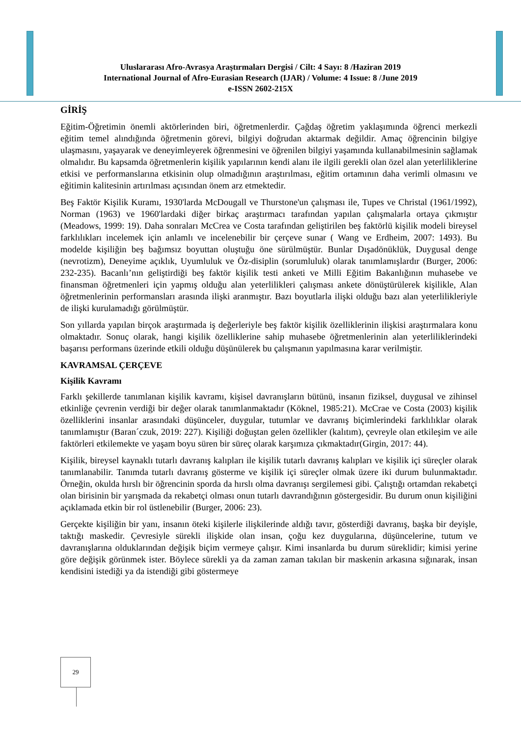Uluslararası Afro-Avrasya Araştırmaları Dergisi / Cilt: 4 Sayı: 8 /Haziran 2019
International Journal of Afro-Eurasian Research (IJAR) / Volume: 4 Issue: 8 /June 2019
e-ISSN 2602-215X
GİRİŞ
Eğitim-Öğretimin önemli aktörlerinden biri, öğretmenlerdir. Çağdaş öğretim yaklaşımında öğrenci merkezli eğitim temel alındığında öğretmenin görevi, bilgiyi doğrudan aktarmak değildir. Amaç öğrencinin bilgiye ulaşmasını, yaşayarak ve deneyimleyerek öğrenmesini ve öğrenilen bilgiyi yaşamında kullanabilmesinin sağlamak olmalıdır. Bu kapsamda öğretmenlerin kişilik yapılarının kendi alanı ile ilgili gerekli olan özel alan yeterliliklerine etkisi ve performanslarına etkisinin olup olmadığının araştırılması, eğitim ortamının daha verimli olmasını ve eğitimin kalitesinin artırılması açısından önem arz etmektedir.
Beş Faktör Kişilik Kuramı, 1930'larda McDougall ve Thurstone'un çalışması ile, Tupes ve Christal (1961/1992), Norman (1963) ve 1960'lardaki diğer birkaç araştırmacı tarafından yapılan çalışmalarla ortaya çıkmıştır (Meadows, 1999: 19). Daha sonraları McCrea ve Costa tarafından geliştirilen beş faktörlü kişilik modeli bireysel farklılıkları incelemek için anlamlı ve incelenebilir bir çerçeve sunar ( Wang ve Erdheim, 2007: 1493). Bu modelde kişiliğin beş bağımsız boyuttan oluştuğu öne sürülmüştür. Bunlar Dışadönüklük, Duygusal denge (nevrotizm), Deneyime açıklık, Uyumluluk ve Öz-disiplin (sorumluluk) olarak tanımlamışlardır (Burger, 2006: 232-235). Bacanlı’nın geliştirdiği beş faktör kişilik testi anketi ve Milli Eğitim Bakanlığının muhasebe ve finansman öğretmenleri için yapmış olduğu alan yeterlilikleri çalışması ankete dönüştürülerek kişilikle, Alan öğretmenlerinin performansları arasında ilişki aranmıştır. Bazı boyutlarla ilişki olduğu bazı alan yeterlilikleriyle de ilişki kurulamadığı görülmüştür.
Son yıllarda yapılan birçok araştırmada iş değerleriyle beş faktör kişilik özelliklerinin ilişkisi araştırmalara konu olmaktadır. Sonuç olarak, hangi kişilik özelliklerine sahip muhasebe öğretmenlerinin alan yeterliliklerindeki başarısı performans üzerinde etkili olduğu düşünülerek bu çalışmanın yapılmasına karar verilmiştir.
KAVRAMSAL ÇERÇEVE
Kişilik Kavramı
Farklı şekillerde tanımlanan kişilik kavramı, kişisel davranışların bütünü, insanın fiziksel, duygusal ve zihinsel etkinliğe çevrenin verdiği bir değer olarak tanımlanmaktadır (Köknel, 1985:21). McCrae ve Costa (2003) kişilik özelliklerini insanlar arasındaki düşünceler, duygular, tutumlar ve davranış biçimlerindeki farklılıklar olarak tanımlamıştır (Baran´czuk, 2019: 227). Kişiliği doğuştan gelen özellikler (kalıtım), çevreyle olan etkileşim ve aile faktörleri etkilemekte ve yaşam boyu süren bir süreç olarak karşımıza çıkmaktadır(Girgin, 2017: 44).
Kişilik, bireysel kaynaklı tutarlı davranış kalıpları ile kişilik tutarlı davranış kalıpları ve kişilik içi süreçler olarak tanımlanabilir. Tanımda tutarlı davranış gösterme ve kişilik içi süreçler olmak üzere iki durum bulunmaktadır. Örneğin, okulda hırslı bir öğrencinin sporda da hırslı olma davranışı sergilemesi gibi. Çalıştığı ortamdan rekabetçi olan birisinin bir yarışmada da rekabetçi olması onun tutarlı davrandığının göstergesidir. Bu durum onun kişiliğini açıklamada etkin bir rol üstlenebilir (Burger, 2006: 23).
Gerçekte kişiliğin bir yanı, insanın öteki kişilerle ilişkilerinde aldığı tavır, gösterdiği davranış, başka bir deyişle, taktığı maskedir. Çevresiyle sürekli ilişkide olan insan, çoğu kez duygularına, düşüncelerine, tutum ve davranışlarına olduklarından değişik biçim vermeye çalışır. Kimi insanlarda bu durum süreklidir; kimisi yerine göre değişik görünmek ister. Böylece sürekli ya da zaman zaman takılan bir maskenin arkasına sığınarak, insan kendisini istediği ya da istendiği gibi göstermeye
29